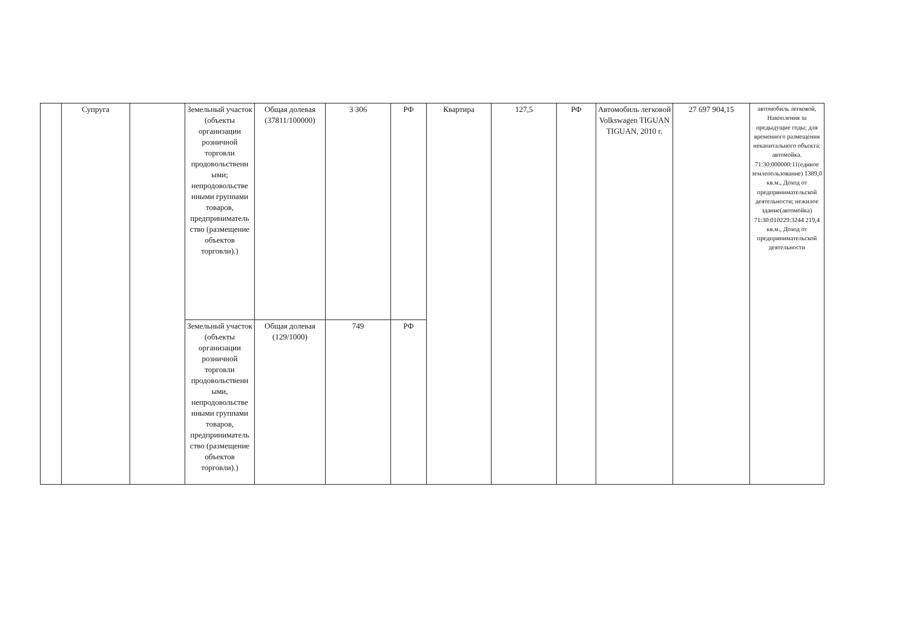| | Супруга | | Земельный участок (объекты организации розничной торговли продовольственн ыми; непродовольстве нными группами товаров, предприниматель ство (размещение объектов торговли).) | Общая долевая (37811/100000) | 3 306 | РФ | Квартира | 127,5 | РФ | Автомобиль легковой Volkswagen TIGUAN TIGUAN, 2010 г. | 27 697 904,15 | автомобиль легковой, Накопления за предыдущие годы; для временного размещения некапитального объекта: автомойка. 71:30:000000:11(единое землепользование) 1389,0 кв.м., Доход от предпринимательской деятельности; нежилое здание(автомойка) 71:30:010229:3244 219,4 кв.м., Доход от предпринимательской деятельности |
| | | | Земельный участок (объекты организации розничной торговли продовольственн ыми, непродовольстве нными группами товаров, предприниматель ство (размещение объектов торговли).) | Общая долевая (129/1000) | 749 | РФ | | | | | | |